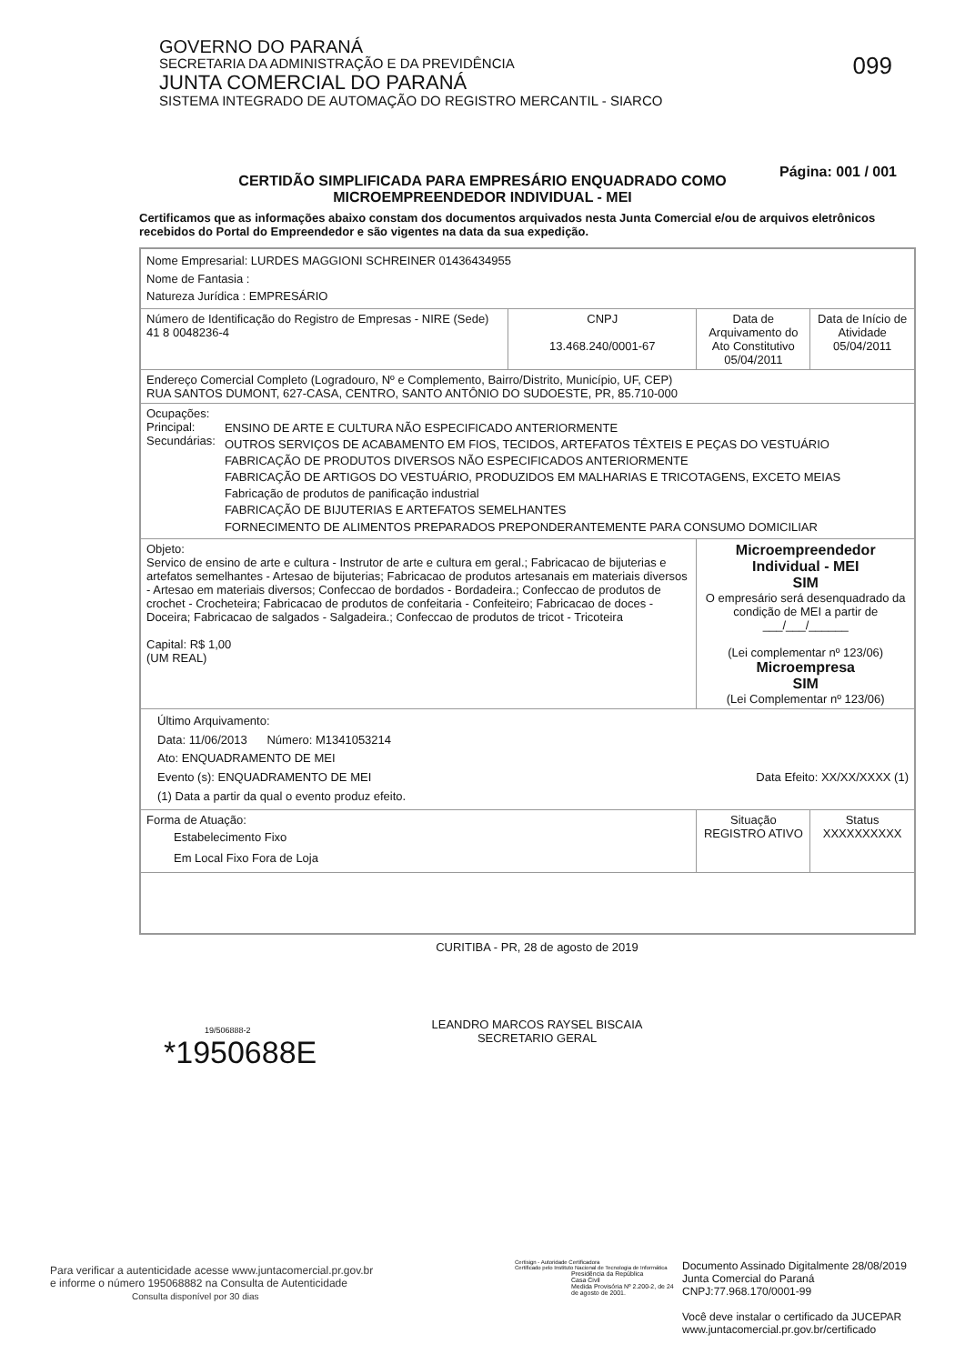GOVERNO DO PARANÁ
SECRETARIA DA ADMINISTRAÇÃO E DA PREVIDÊNCIA
JUNTA COMERCIAL DO PARANÁ
SISTEMA INTEGRADO DE AUTOMAÇÃO DO REGISTRO MERCANTIL - SIARCO
099
CERTIDÃO SIMPLIFICADA PARA EMPRESÁRIO ENQUADRADO COMO
MICROEMPREENDEDOR INDIVIDUAL - MEI
Página: 001 / 001
Certificamos que as informações abaixo constam dos documentos arquivados nesta Junta Comercial e/ou de arquivos eletrônicos recebidos do Portal do Empreendedor e são vigentes na data da sua expedição.
| Nome Empresarial: LURDES MAGGIONI SCHREINER 01436434955 Nome de Fantasia : Natureza Jurídica : EMPRESÁRIO | | | |
| Número de Identificação do Registro de Empresas - NIRE (Sede) 41 8 0048236-4 | CNPJ 13.468.240/0001-67 | Data de Arquivamento do Ato Constitutivo 05/04/2011 | Data de Início de Atividade 05/04/2011 |
| Endereço Comercial Completo (Logradouro, Nº e Complemento, Bairro/Distrito, Município, UF, CEP) RUA SANTOS DUMONT, 627-CASA, CENTRO, SANTO ANTÔNIO DO SUDOESTE, PR, 85.710-000 | | | |
| Ocupações: / Principal: Secundárias: / ENSINO DE ARTE E CULTURA NÃO ESPECIFICADO ANTERIORMENTE OUTROS SERVIÇOS DE ACABAMENTO EM FIOS, TECIDOS, ARTEFATOS TÊXTEIS E PEÇAS DO VESTUÁRIO FABRICAÇÃO DE PRODUTOS DIVERSOS NÃO ESPECIFICADOS ANTERIORMENTE FABRICAÇÃO DE ARTIGOS DO VESTUÁRIO, PRODUZIDOS EM MALHARIAS E TRICOTAGENS, EXCETO MEIAS Fabricação de produtos de panificação industrial FABRICAÇÃO DE BIJUTERIAS E ARTEFATOS SEMELHANTES FORNECIMENTO DE ALIMENTOS PREPARADOS PREPONDERANTEMENTE PARA CONSUMO DOMICILIAR / | | | |
| Objeto: Servico de ensino de arte e cultura - Instrutor de arte e cultura em geral.; Fabricacao de bijuterias e artefatos semelhantes - Artesao de bijuterias; Fabricacao de produtos artesanais em materiais diversos - Artesao em materiais diversos; Confeccao de bordados - Bordadeira.; Confeccao de produtos de crochet - Crocheteira; Fabricacao de produtos de confeitaria - Confeiteiro; Fabricacao de doces - Doceira; Fabricacao de salgados - Salgadeira.; Confeccao de produtos de tricot - Tricoteira Capital: R$ 1,00 (UM REAL) | | Microempreendedor Individual - MEI SIM O empresário será desenquadrado da condição de MEI a partir de ___/___/______ (Lei complementar nº 123/06) Microempresa SIM (Lei Complementar nº 123/06) | |
| Último Arquivamento: Data: 11/06/2013 Número: M1341053214 Ato: ENQUADRAMENTO DE MEI Evento (s): ENQUADRAMENTO DE MEI Data Efeito: XX/XX/XXXX (1) (1) Data a partir da qual o evento produz efeito. | | | |
| Forma de Atuação: Estabelecimento Fixo Em Local Fixo Fora de Loja | | Situação REGISTRO ATIVO | Status XXXXXXXXXX |
CURITIBA - PR, 28 de agosto de 2019
19/506888-2
*1950688E
LEANDRO MARCOS RAYSEL BISCAIA
SECRETARIO GERAL
Para verificar a autenticidade acesse www.juntacomercial.pr.gov.br
e informe o número 195068882 na Consulta de Autenticidade
Consulta disponível por 30 dias
Certisign - Autoridade Certificadora
Certificado pelo Instituto Nacional de Tecnologia de Informática
Presidência da República
Casa Civil
Medida Provisória Nº 2.200-2, de 24 de agosto de 2001.
Documento Assinado Digitalmente 28/08/2019
Junta Comercial do Paraná
CNPJ:77.968.170/0001-99
Você deve instalar o certificado da JUCEPAR
www.juntacomercial.pr.gov.br/certificado